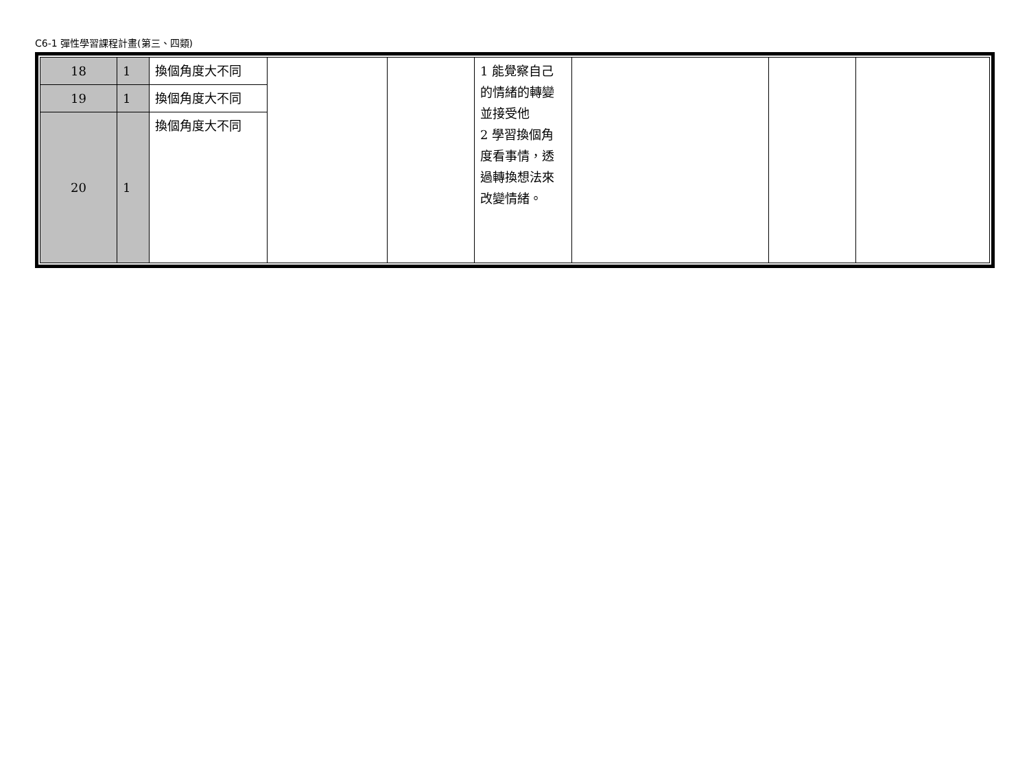C6-1 彈性學習課程計畫(第三、四類)
| 18 | 1 | 換個角度大不同 | | | 1 能覺察自己的情緒的轉變並接受他 2 學習換個角度看事情，透過轉換想法來改變情緒。 | | | |
| 19 | 1 | 換個角度大不同 | | | | | | |
| 20 | 1 | 換個角度大不同 | | | | | | |